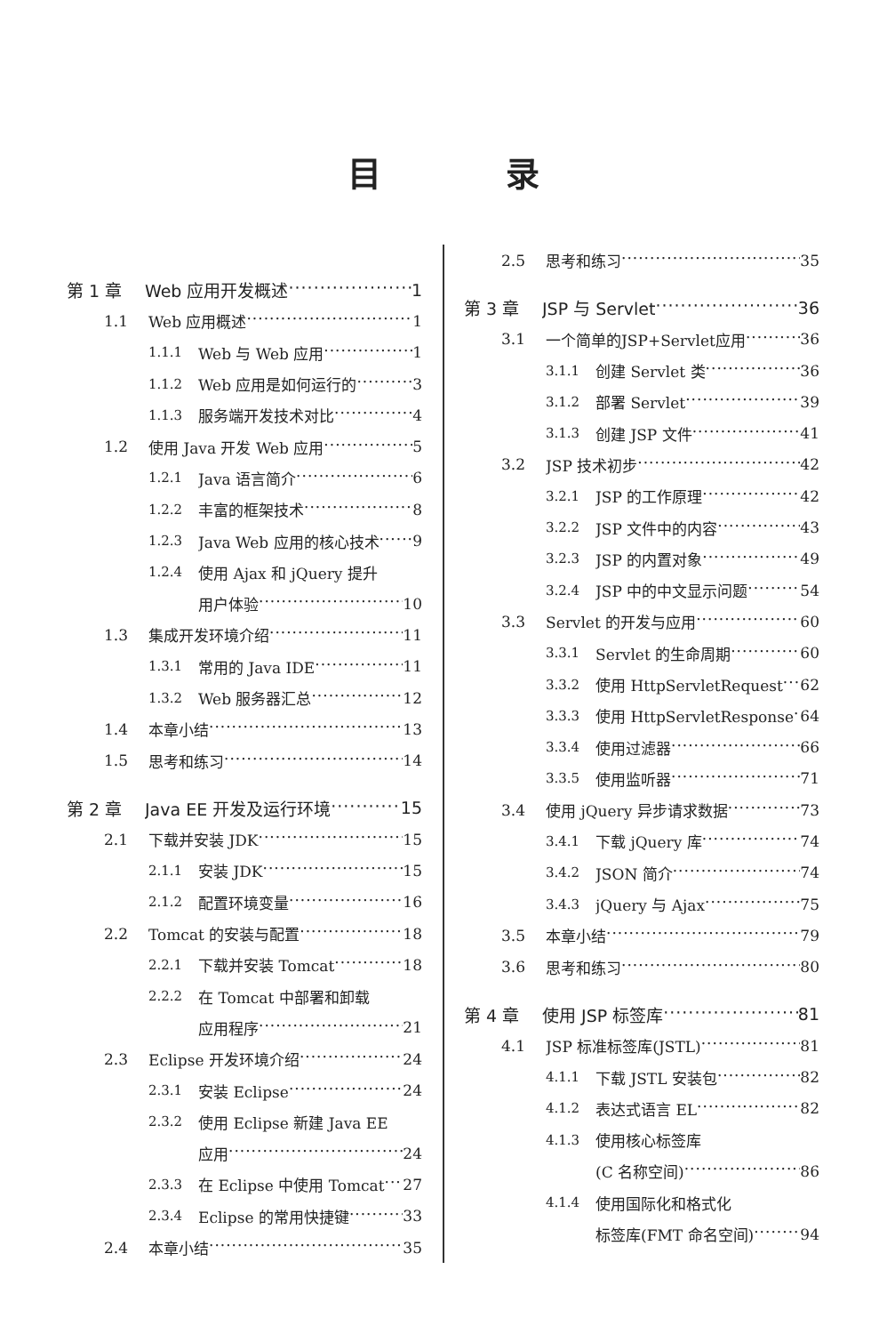目录
第 1 章 Web 应用开发概述 1
1.1 Web 应用概述 1
1.1.1 Web 与 Web 应用 1
1.1.2 Web 应用是如何运行的 3
1.1.3 服务端开发技术对比 4
1.2 使用 Java 开发 Web 应用 5
1.2.1 Java 语言简介 6
1.2.2 丰富的框架技术 8
1.2.3 Java Web 应用的核心技术 9
1.2.4 使用 Ajax 和 jQuery 提升
用户体验 10
1.3 集成开发环境介绍 11
1.3.1 常用的 Java IDE 11
1.3.2 Web 服务器汇总 12
1.4 本章小结 13
1.5 思考和练习 14
第 2 章 Java EE 开发及运行环境 15
2.1 下载并安装 JDK 15
2.1.1 安装 JDK 15
2.1.2 配置环境变量 16
2.2 Tomcat 的安装与配置 18
2.2.1 下载并安装 Tomcat 18
2.2.2 在 Tomcat 中部署和卸载
应用程序 21
2.3 Eclipse 开发环境介绍 24
2.3.1 安装 Eclipse 24
2.3.2 使用 Eclipse 新建 Java EE
应用 24
2.3.3 在 Eclipse 中使用 Tomcat 27
2.3.4 Eclipse 的常用快捷键 33
2.4 本章小结 35
2.5 思考和练习 35
第 3 章 JSP 与 Servlet 36
3.1 一个简单的JSP+Servlet应用 36
3.1.1 创建 Servlet 类 36
3.1.2 部署 Servlet 39
3.1.3 创建 JSP 文件 41
3.2 JSP 技术初步 42
3.2.1 JSP 的工作原理 42
3.2.2 JSP 文件中的内容 43
3.2.3 JSP 的内置对象 49
3.2.4 JSP 中的中文显示问题 54
3.3 Servlet 的开发与应用 60
3.3.1 Servlet 的生命周期 60
3.3.2 使用 HttpServletRequest 62
3.3.3 使用 HttpServletResponse 64
3.3.4 使用过滤器 66
3.3.5 使用监听器 71
3.4 使用 jQuery 异步请求数据 73
3.4.1 下载 jQuery 库 74
3.4.2 JSON 简介 74
3.4.3 jQuery 与 Ajax 75
3.5 本章小结 79
3.6 思考和练习 80
第 4 章 使用 JSP 标签库 81
4.1 JSP 标准标签库(JSTL) 81
4.1.1 下载 JSTL 安装包 82
4.1.2 表达式语言 EL 82
4.1.3 使用核心标签库
(C 名称空间) 86
4.1.4 使用国际化和格式化
标签库(FMT 命名空间) 94